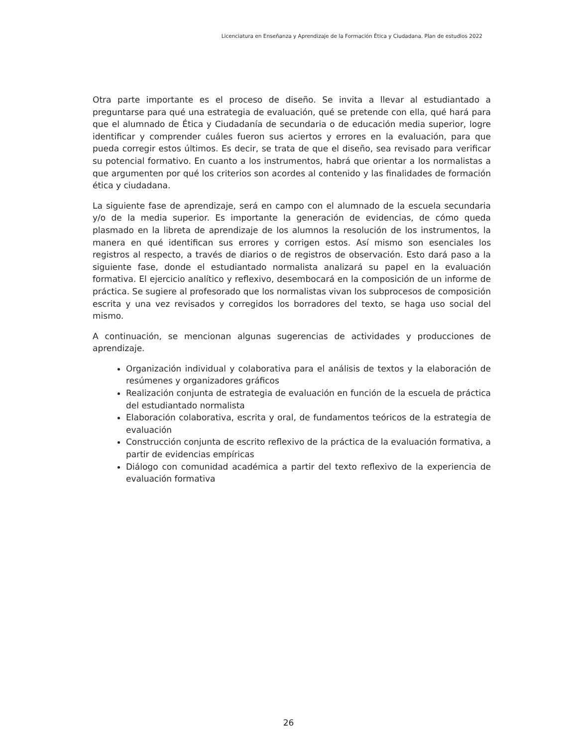Licenciatura en Enseñanza y Aprendizaje de la Formación Ética y Ciudadana. Plan de estudios 2022
Otra parte importante es el proceso de diseño. Se invita a llevar al estudiantado a preguntarse para qué una estrategia de evaluación, qué se pretende con ella, qué hará para que el alumnado de Ética y Ciudadanía de secundaria o de educación media superior, logre identificar y comprender cuáles fueron sus aciertos y errores en la evaluación, para que pueda corregir estos últimos. Es decir, se trata de que el diseño, sea revisado para verificar su potencial formativo. En cuanto a los instrumentos, habrá que orientar a los normalistas a que argumenten por qué los criterios son acordes al contenido y las finalidades de formación ética y ciudadana.
La siguiente fase de aprendizaje, será en campo con el alumnado de la escuela secundaria y/o de la media superior. Es importante la generación de evidencias, de cómo queda plasmado en la libreta de aprendizaje de los alumnos la resolución de los instrumentos, la manera en qué identifican sus errores y corrigen estos. Así mismo son esenciales los registros al respecto, a través de diarios o de registros de observación. Esto dará paso a la siguiente fase, donde el estudiantado normalista analizará su papel en la evaluación formativa. El ejercicio analítico y reflexivo, desembocará en la composición de un informe de práctica. Se sugiere al profesorado que los normalistas vivan los subprocesos de composición escrita y una vez revisados y corregidos los borradores del texto, se haga uso social del mismo.
A continuación, se mencionan algunas sugerencias de actividades y producciones de aprendizaje.
Organización individual y colaborativa para el análisis de textos y la elaboración de resúmenes y organizadores gráficos
Realización conjunta de estrategia de evaluación en función de la escuela de práctica del estudiantado normalista
Elaboración colaborativa, escrita y oral, de fundamentos teóricos de la estrategia de evaluación
Construcción conjunta de escrito reflexivo de la práctica de la evaluación formativa, a partir de evidencias empíricas
Diálogo con comunidad académica a partir del texto reflexivo de la experiencia de evaluación formativa
26